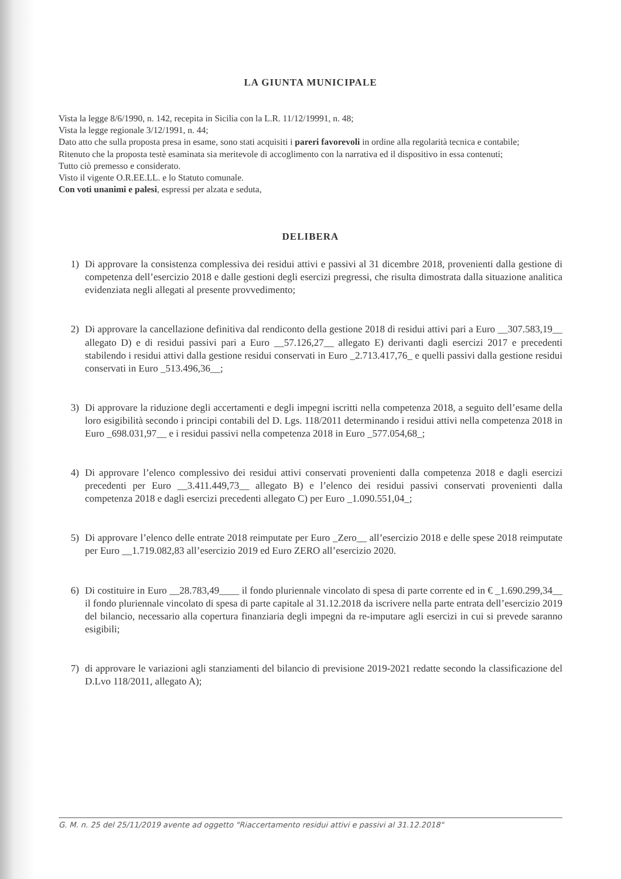LA GIUNTA MUNICIPALE
Vista la legge 8/6/1990, n. 142, recepita in Sicilia con la L.R. 11/12/19991, n. 48;
Vista la legge regionale 3/12/1991, n. 44;
Dato atto che sulla proposta presa in esame, sono stati acquisiti i pareri favorevoli in ordine alla regolarità tecnica e contabile;
Ritenuto che la proposta testè esaminata sia meritevole di accoglimento con la narrativa ed il dispositivo in essa contenuti;
Tutto ciò premesso e considerato.
Visto il vigente O.R.EE.LL. e lo Statuto comunale.
Con voti unanimi e palesi, espressi per alzata e seduta,
DELIBERA
1) Di approvare la consistenza complessiva dei residui attivi e passivi al 31 dicembre 2018, provenienti dalla gestione di competenza dell’esercizio 2018 e dalle gestioni degli esercizi pregressi, che risulta dimostrata dalla situazione analitica evidenziata negli allegati al presente provvedimento;
2) Di approvare la cancellazione definitiva dal rendiconto della gestione 2018 di residui attivi pari a Euro __307.583,19__ allegato D) e di residui passivi pari a Euro __57.126,27__ allegato E) derivanti dagli esercizi 2017 e precedenti stabilendo i residui attivi dalla gestione residui conservati in Euro _2.713.417,76_ e quelli passivi dalla gestione residui conservati in Euro _513.496,36__;
3) Di approvare la riduzione degli accertamenti e degli impegni iscritti nella competenza 2018, a seguito dell’esame della loro esigibilità secondo i principi contabili del D. Lgs. 118/2011 determinando i residui attivi nella competenza 2018 in Euro _698.031,97__ e i residui passivi nella competenza 2018 in Euro _577.054,68_;
4) Di approvare l’elenco complessivo dei residui attivi conservati provenienti dalla competenza 2018 e dagli esercizi precedenti per Euro __3.411.449,73__ allegato B) e l’elenco dei residui passivi conservati provenienti dalla competenza 2018 e dagli esercizi precedenti allegato C) per Euro _1.090.551,04_;
5) Di approvare l’elenco delle entrate 2018 reimputate per Euro _Zero__ all’esercizio 2018 e delle spese 2018 reimputate per Euro __1.719.082,83 all’esercizio 2019 ed Euro ZERO all’esercizio 2020.
6) Di costituire in Euro __28.783,49____ il fondo pluriennale vincolato di spesa di parte corrente ed in € _1.690.299,34__ il fondo pluriennale vincolato di spesa di parte capitale al 31.12.2018 da iscrivere nella parte entrata dell’esercizio 2019 del bilancio, necessario alla copertura finanziaria degli impegni da re-imputare agli esercizi in cui si prevede saranno esigibili;
7) di approvare le variazioni agli stanziamenti del bilancio di previsione 2019-2021 redatte secondo la classificazione del D.Lvo 118/2011, allegato A);
G. M. n. 25 del 25/11/2019 avente ad oggetto "Riaccertamento residui attivi e passivi al 31.12.2018"